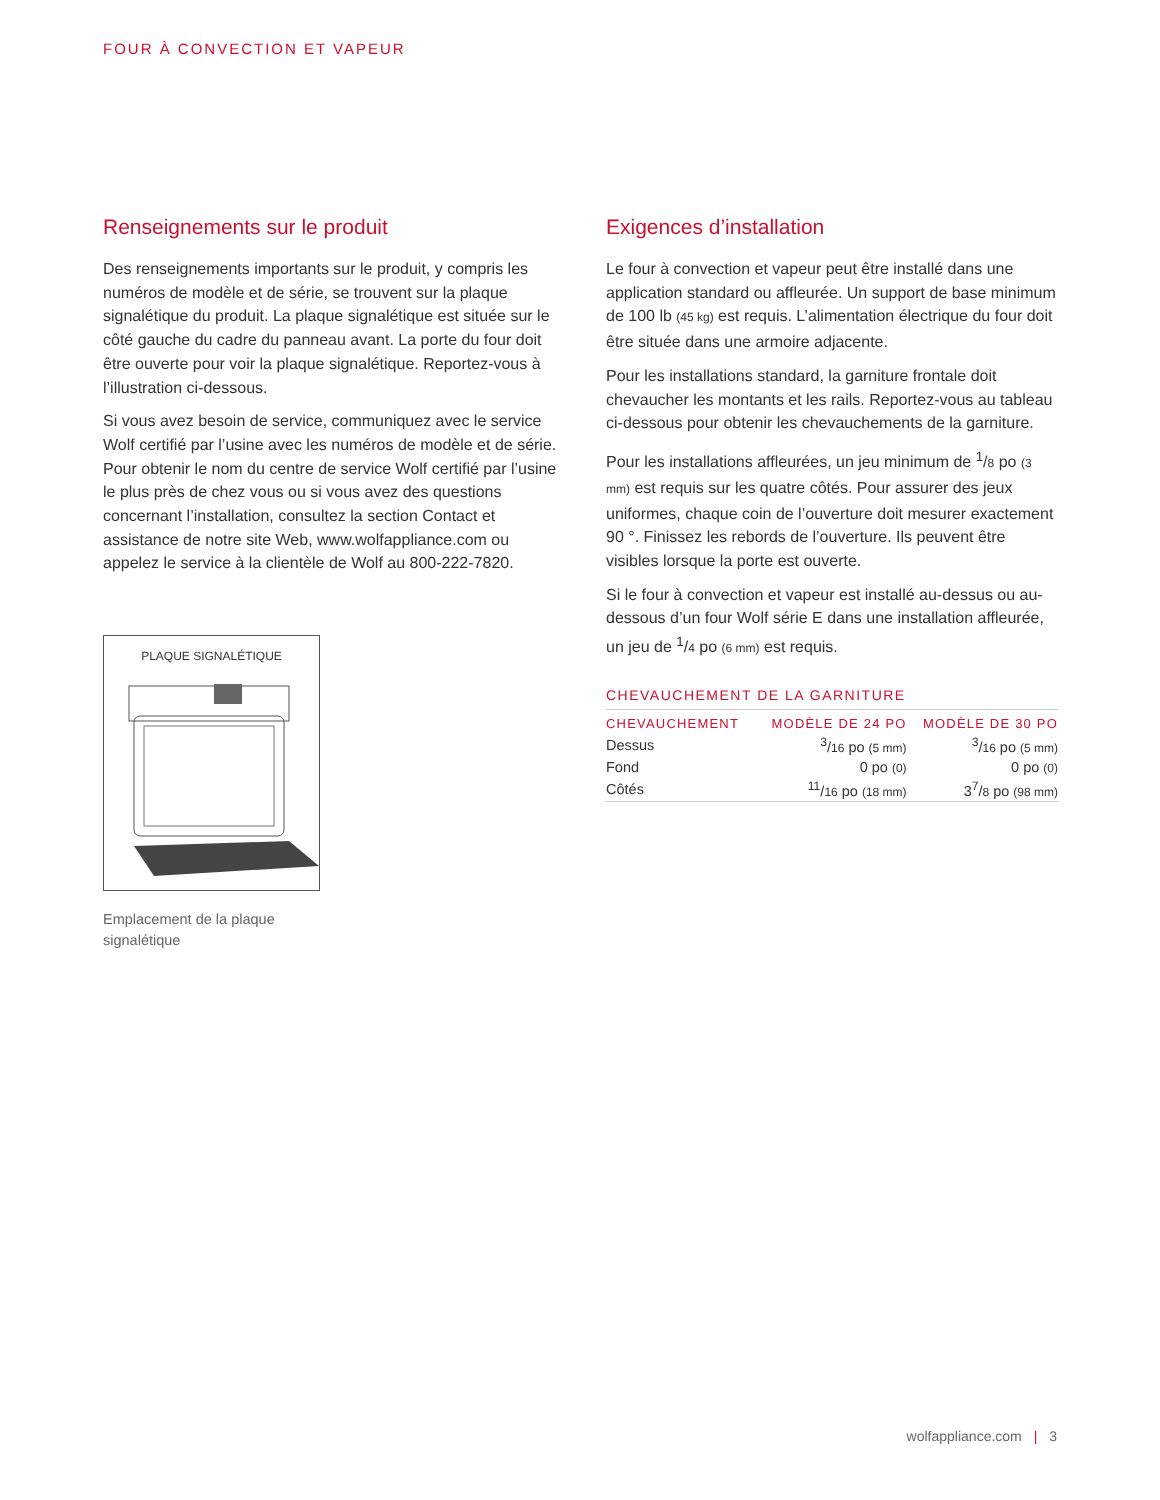FOUR À CONVECTION ET VAPEUR
Renseignements sur le produit
Des renseignements importants sur le produit, y compris les numéros de modèle et de série, se trouvent sur la plaque signalétique du produit. La plaque signalétique est située sur le côté gauche du cadre du panneau avant. La porte du four doit être ouverte pour voir la plaque signalétique. Reportez-vous à l’illustration ci-dessous.
Si vous avez besoin de service, communiquez avec le service Wolf certifié par l’usine avec les numéros de modèle et de série. Pour obtenir le nom du centre de service Wolf certifié par l’usine le plus près de chez vous ou si vous avez des questions concernant l’installation, consultez la section Contact et assistance de notre site Web, www.wolfappliance.com ou appelez le service à la clientèle de Wolf au 800-222-7820.
PLAQUE SIGNALÉTIQUE
Emplacement de la plaque signalétique
Exigences d’installation
Le four à convection et vapeur peut être installé dans une application standard ou affleurée. Un support de base minimum de 100 lb (45 kg) est requis. L’alimentation électrique du four doit être située dans une armoire adjacente.
Pour les installations standard, la garniture frontale doit chevaucher les montants et les rails. Reportez-vous au tableau ci-dessous pour obtenir les chevauchements de la garniture.
Pour les installations affleurées, un jeu minimum de <sup>1</sup>/8 po (3 mm) est requis sur les quatre côtés. Pour assurer des jeux uniformes, chaque coin de l’ouverture doit mesurer exactement 90 °. Finissez les rebords de l’ouverture. Ils peuvent être visibles lorsque la porte est ouverte.
Si le four à convection et vapeur est installé au-dessus ou au-dessous d’un four Wolf série E dans une installation affleurée, un jeu de <sup>1</sup>/4 po (6 mm) est requis.
CHEVAUCHEMENT DE LA GARNITURE
| CHEVAUCHEMENT | MODÈLE DE 24 PO | MODÈLE DE 30 PO |
| --- | --- | --- |
| Dessus | <sup>3</sup>/ 16 po (5 mm) | <sup>3</sup>/ 16 po (5 mm) |
| Fond | 0 po (0) | 0 po (0) |
| Côtés | <sup>11</sup>/ 16 po (18 mm) | 3<sup>7</sup>/ 8 po (98 mm) |
wolfappliance.com | 3